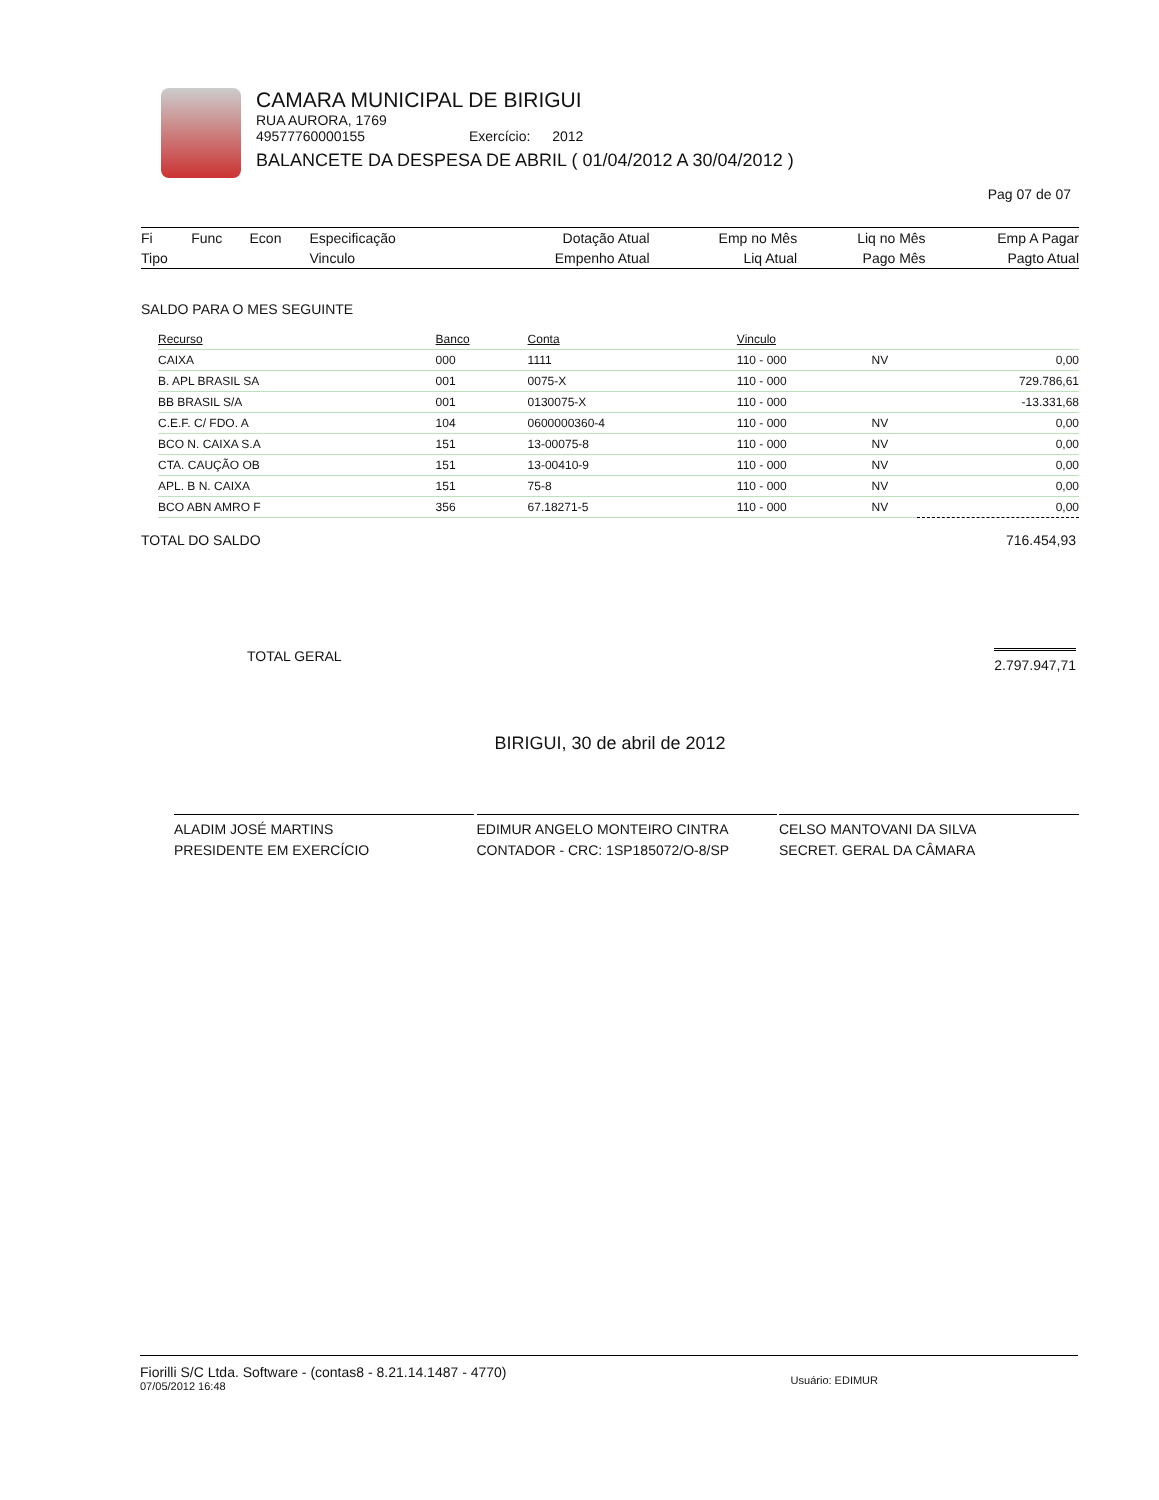CAMARA MUNICIPAL DE BIRIGUI
RUA AURORA, 1769
49577760000155 Exercício: 2012
BALANCETE DA DESPESA DE ABRIL ( 01/04/2012 A 30/04/2012 )
Pag 07 de 07
| Fi | Func | Econ | Especificação | Dotação Atual | Emp no Mês | Liq no Mês | Emp A Pagar |
| Tipo | | | Vinculo | Empenho Atual | Liq Atual | Pago Mês | Pagto Atual |
SALDO PARA O MES SEGUINTE
| Recurso | Banco | Conta | Vinculo | | |
| --- | --- | --- | --- | --- | --- |
| CAIXA | 000 | 1111 | 110 - 000 | NV | 0,00 |
| B. APL BRASIL SA | 001 | 0075-X | 110 - 000 | | 729.786,61 |
| BB BRASIL S/A | 001 | 0130075-X | 110 - 000 | | -13.331,68 |
| C.E.F. C/ FDO. A | 104 | 0600000360-4 | 110 - 000 | NV | 0,00 |
| BCO N. CAIXA S.A | 151 | 13-00075-8 | 110 - 000 | NV | 0,00 |
| CTA. CAUÇÃO OB | 151 | 13-00410-9 | 110 - 000 | NV | 0,00 |
| APL. B N. CAIXA | 151 | 75-8 | 110 - 000 | NV | 0,00 |
| BCO ABN AMRO F | 356 | 67.18271-5 | 110 - 000 | NV | 0,00 |
TOTAL DO SALDO 716.454,93
TOTAL GERAL 2.797.947,71
BIRIGUI, 30 de abril de 2012
ALADIM JOSÉ MARTINS
PRESIDENTE EM EXERCÍCIO
EDIMUR ANGELO MONTEIRO CINTRA
CONTADOR - CRC: 1SP185072/O-8/SP
CELSO MANTOVANI DA SILVA
SECRET. GERAL DA CÂMARA
Fiorilli S/C Ltda. Software - (contas8 - 8.21.14.1487 - 4770)
07/05/2012 16:48
Usuário: EDIMUR